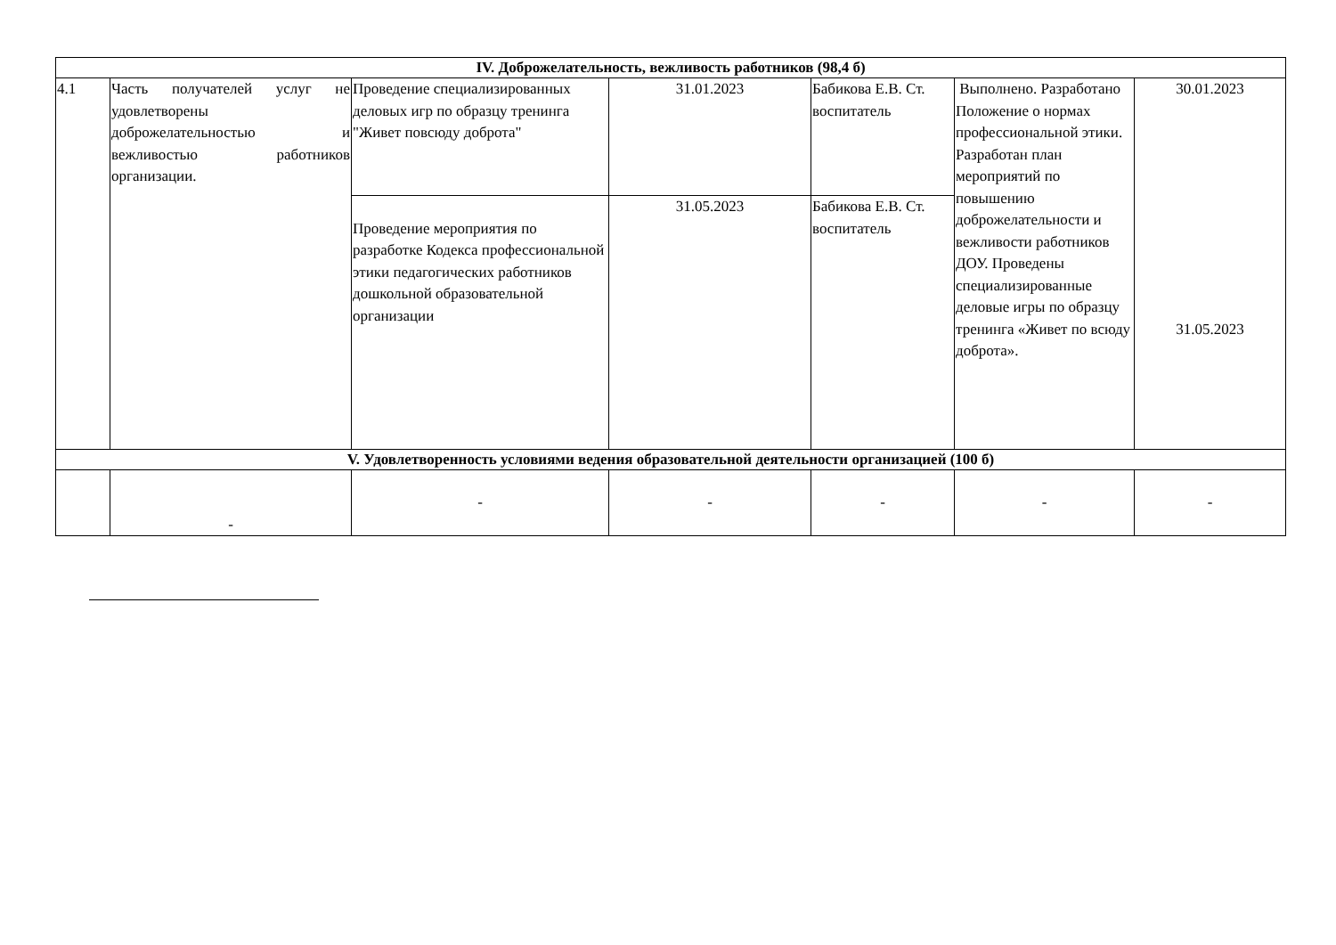| IV. Доброжелательность, вежливость работников (98,4 б) | | | | | | |
| 4.1 | Часть получателей услуг не удовлетворены доброжелательностью и вежливостью работников организации. | Проведение специализированных деловых игр по образцу тренинга "Живет повсюду доброта" | 31.01.2023 | Бабикова Е.В. Ст. воспитатель | Выполнено. Разработано Положение о нормах профессиональной этики. Разработан план мероприятий по повышению доброжелательности и вежливости работников ДОУ. Проведены специализированные деловые игры по образцу тренинга «Живет по всюду доброта». | 30.01.2023 31.05.2023 |
| | | Проведение мероприятия по разработке Кодекса профессиональной этики педагогических работников дошкольной образовательной организации | 31.05.2023 | Бабикова Е.В. Ст. воспитатель | | |
| V. Удовлетворенность условиями ведения образовательной деятельности организацией (100 б) | | | | | | |
| | - | - | - | - | - | - |